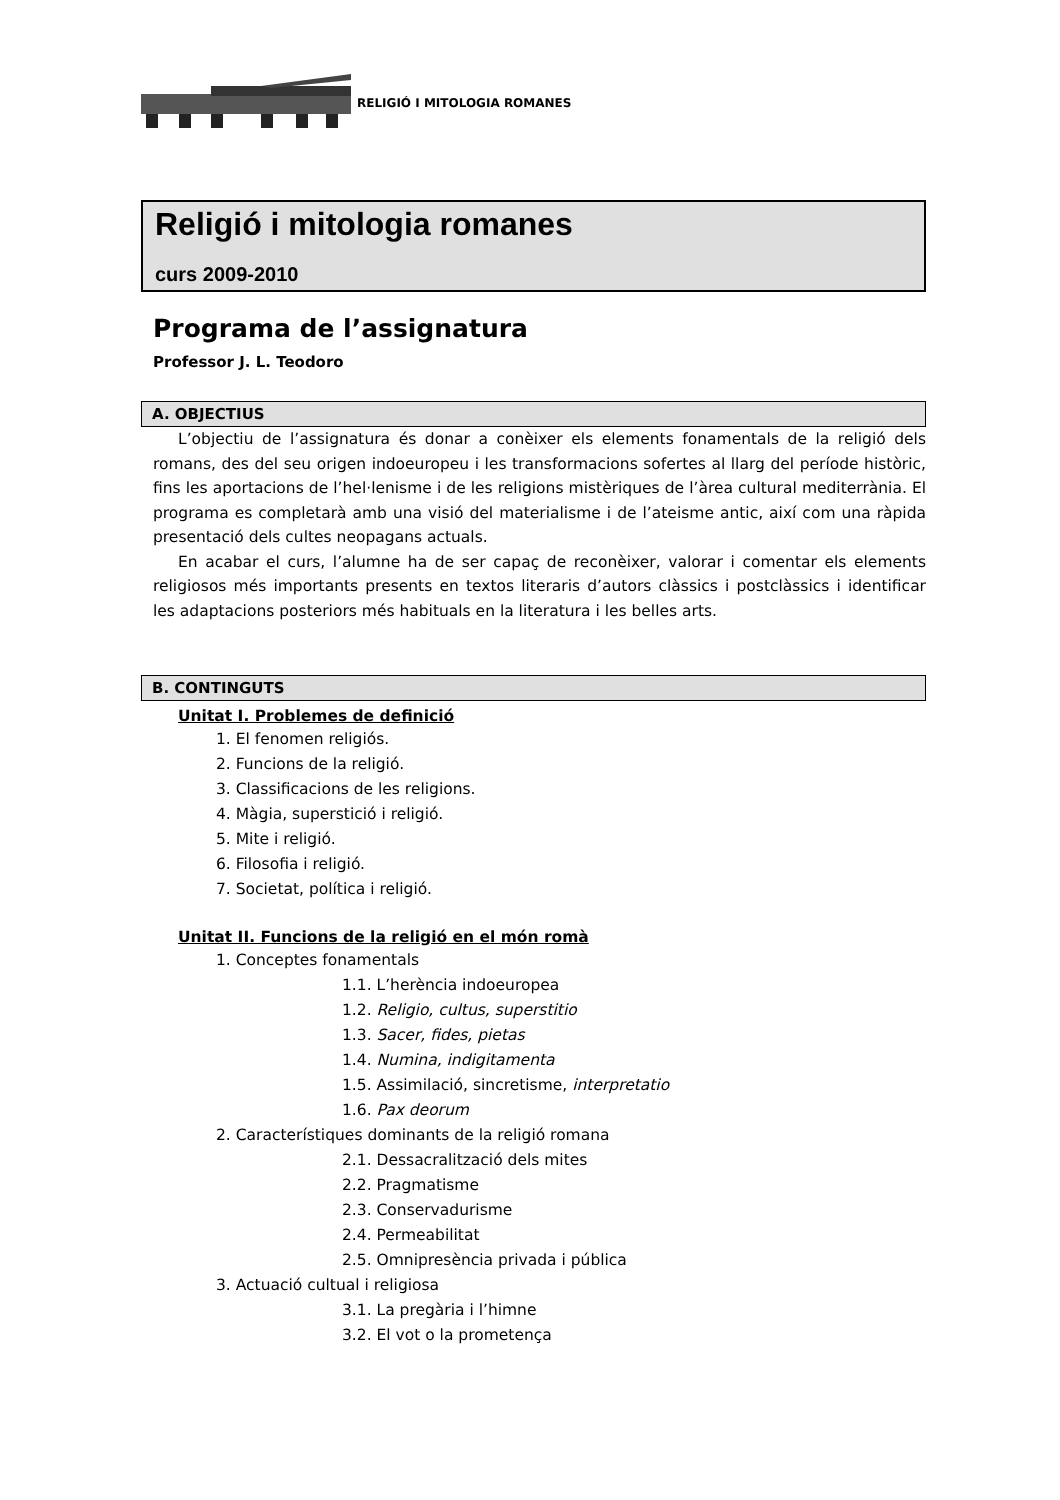RELIGIÓ I MITOLOGIA ROMANES
Religió i mitologia romanes
curs 2009-2010
Programa de l’assignatura
Professor J. L. Teodoro
A. OBJECTIUS
L’objectiu de l’assignatura és donar a conèixer els elements fonamentals de la religió dels romans, des del seu origen indoeuropeu i les transformacions sofertes al llarg del període històric, fins les aportacions de l’hel·lenisme i de les religions mistèriques de l’àrea cultural mediterrània. El programa es completarà amb una visió del materialisme i de l’ateisme antic, així com una ràpida presentació dels cultes neopagans actuals.
En acabar el curs, l’alumne ha de ser capaç de reconèixer, valorar i comentar els elements religiosos més importants presents en textos literaris d’autors clàssics i postclàssics i identificar les adaptacions posteriors més habituals en la literatura i les belles arts.
B. CONTINGUTS
Unitat I. Problemes de definició
1. El fenomen religiós.
2. Funcions de la religió.
3. Classificacions de les religions.
4. Màgia, superstició i religió.
5. Mite i religió.
6. Filosofia i religió.
7. Societat, política i religió.
Unitat II. Funcions de la religió en el món romà
1. Conceptes fonamentals
1.1. L’herència indoeuropea
1.2. Religio, cultus, superstitio
1.3. Sacer, fides, pietas
1.4. Numina, indigitamenta
1.5. Assimilació, sincretisme, interpretatio
1.6. Pax deorum
2. Característiques dominants de la religió romana
2.1. Dessacralització dels mites
2.2. Pragmatisme
2.3. Conservadurisme
2.4. Permeabilitat
2.5. Omnipresència privada i pública
3. Actuació cultual i religiosa
3.1. La pregària i l’himne
3.2. El vot o la prometença